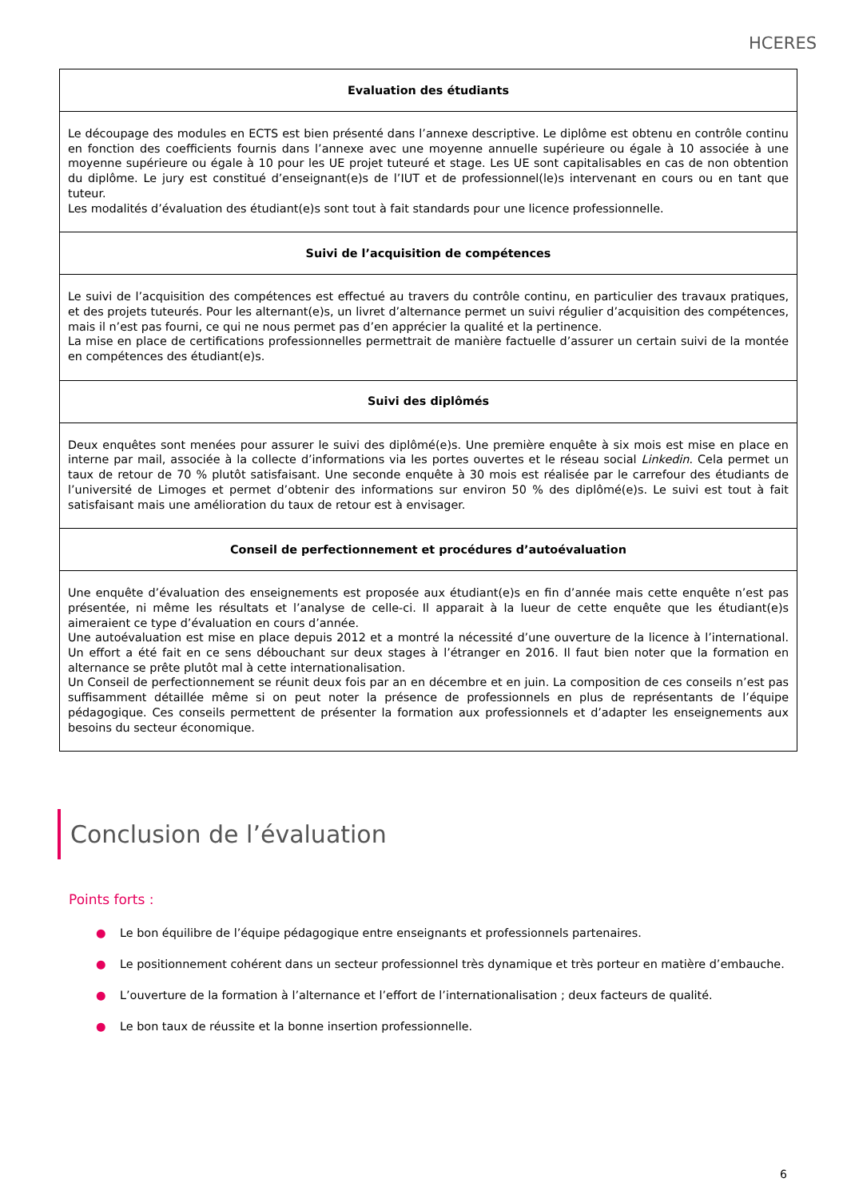HCERES
| Evaluation des étudiants |
| --- |
| Le découpage des modules en ECTS est bien présenté dans l’annexe descriptive. Le diplôme est obtenu en contrôle continu en fonction des coefficients fournis dans l’annexe avec une moyenne annuelle supérieure ou égale à 10 associée à une moyenne supérieure ou égale à 10 pour les UE projet tuteuré et stage. Les UE sont capitalisables en cas de non obtention du diplôme. Le jury est constitué d’enseignant(e)s de l’IUT et de professionnel(le)s intervenant en cours ou en tant que tuteur. Les modalités d’évaluation des étudiant(e)s sont tout à fait standards pour une licence professionnelle. |
| Suivi de l’acquisition de compétences |
| Le suivi de l’acquisition des compétences est effectué au travers du contrôle continu, en particulier des travaux pratiques, et des projets tuteurés. Pour les alternant(e)s, un livret d’alternance permet un suivi régulier d’acquisition des compétences, mais il n’est pas fourni, ce qui ne nous permet pas d’en apprécier la qualité et la pertinence. La mise en place de certifications professionnelles permettrait de manière factuelle d’assurer un certain suivi de la montée en compétences des étudiant(e)s. |
| Suivi des diplômés |
| Deux enquêtes sont menées pour assurer le suivi des diplômé(e)s. Une première enquête à six mois est mise en place en interne par mail, associée à la collecte d’informations via les portes ouvertes et le réseau social Linkedin . Cela permet un taux de retour de 70 % plutôt satisfaisant. Une seconde enquête à 30 mois est réalisée par le carrefour des étudiants de l’université de Limoges et permet d’obtenir des informations sur environ 50 % des diplômé(e)s. Le suivi est tout à fait satisfaisant mais une amélioration du taux de retour est à envisager. |
| Conseil de perfectionnement et procédures d’autoévaluation |
| Une enquête d’évaluation des enseignements est proposée aux étudiant(e)s en fin d’année mais cette enquête n’est pas présentée, ni même les résultats et l’analyse de celle-ci. Il apparait à la lueur de cette enquête que les étudiant(e)s aimeraient ce type d’évaluation en cours d’année. Une autoévaluation est mise en place depuis 2012 et a montré la nécessité d’une ouverture de la licence à l’international. Un effort a été fait en ce sens débouchant sur deux stages à l’étranger en 2016. Il faut bien noter que la formation en alternance se prête plutôt mal à cette internationalisation. Un Conseil de perfectionnement se réunit deux fois par an en décembre et en juin. La composition de ces conseils n’est pas suffisamment détaillée même si on peut noter la présence de professionnels en plus de représentants de l’équipe pédagogique. Ces conseils permettent de présenter la formation aux professionnels et d’adapter les enseignements aux besoins du secteur économique. |
Conclusion de l’évaluation
Points forts :
● Le bon équilibre de l’équipe pédagogique entre enseignants et professionnels partenaires.
● Le positionnement cohérent dans un secteur professionnel très dynamique et très porteur en matière d’embauche.
● L’ouverture de la formation à l’alternance et l’effort de l’internationalisation ; deux facteurs de qualité.
● Le bon taux de réussite et la bonne insertion professionnelle.
6